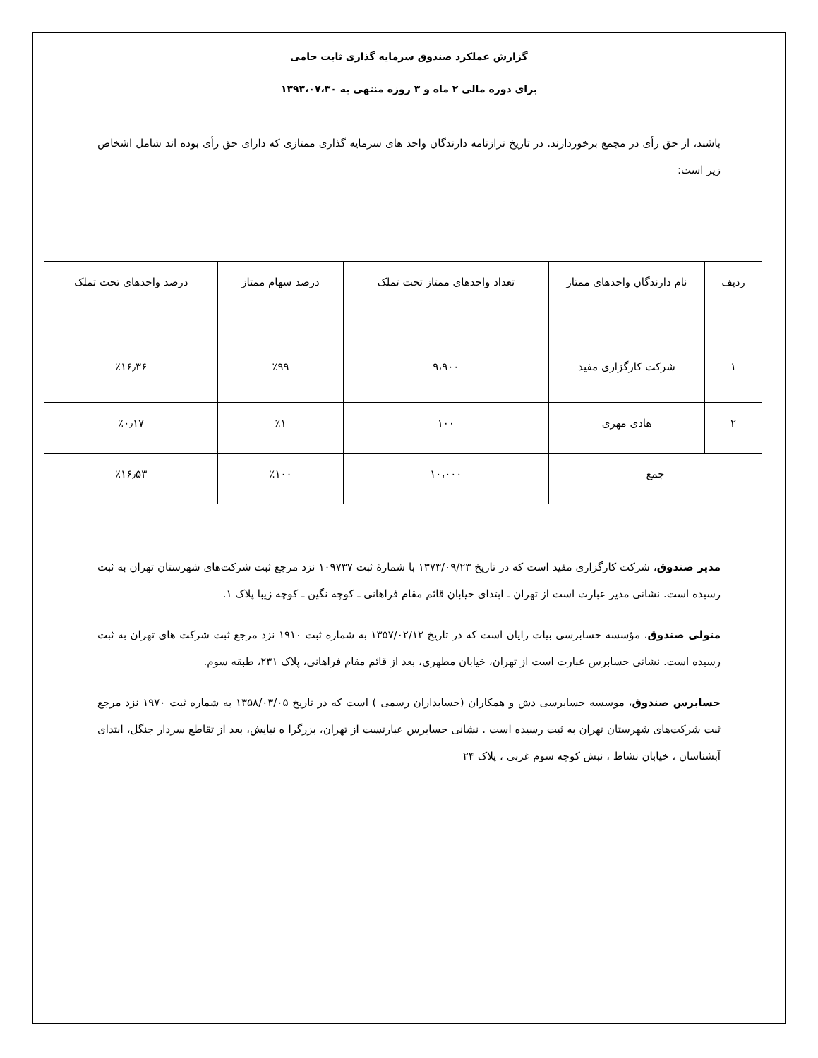گزارش عملکرد صندوق سرمایه گذاری ثابت حامی
برای دوره مالی ۲ ماه و ۳ روزه منتهی به ۱۳۹۳،۰۷،۳۰
باشند، از حق رأی در مجمع برخوردارند. در تاریخ ترازنامه دارندگان واحد های سرمایه گذاری ممتازی که دارای حق رأی بوده اند شامل اشخاص زیر است:
| ردیف | نام دارندگان واحدهای ممتاز | تعداد واحدهای ممتاز تحت تملک | درصد سهام ممتاز | درصد واحدهای تحت تملک |
| ۱ | شرکت کارگزاری مفید | ۹،۹۰۰ | ٪۹۹ | ٪۱۶٫۳۶ |
| ۲ | هادی مهری | ۱۰۰ | ٪۱ | ٪۰٫۱۷ |
| جمع | | ۱۰،۰۰۰ | ٪۱۰۰ | ٪۱۶٫۵۳ |
مدیر صندوق، شرکت کارگزاری مفید است که در تاریخ ۱۳۷۳/۰۹/۲۳ با شمارهٔ ثبت ۱۰۹۷۳۷ نزد مرجع ثبت شرکت‌های شهرستان تهران به ثبت رسیده است. نشانی مدیر عبارت است از تهران ـ ابتدای خیابان قائم مقام فراهانی ـ کوچه نگین ـ کوچه زیبا پلاک ۱.
متولی صندوق، مؤسسه حسابرسی بیات رایان است که در تاریخ ۱۳۵۷/۰۲/۱۲ به شماره ثبت ۱۹۱۰ نزد مرجع ثبت شرکت های تهران به ثبت رسیده است. نشانی حسابرس عبارت است از تهران، خیابان مطهری، بعد از قائم مقام فراهانی، پلاک ۲۳۱، طبقه سوم.
حسابرس صندوق، موسسه حسابرسی دش و همکاران (حسابداران رسمی ) است که در تاریخ ۱۳۵۸/۰۳/۰۵ به شماره ثبت ۱۹۷۰ نزد مرجع ثبت شرکت‌های شهرستان تهران به ثبت رسیده است . نشانی حسابرس عبارتست از تهران، بزرگرا ه نیایش، بعد از تقاطع سردار جنگل، ابتدای آبشناسان ، خیابان نشاط ، نبش کوچه سوم غربی ، پلاک ۲۴